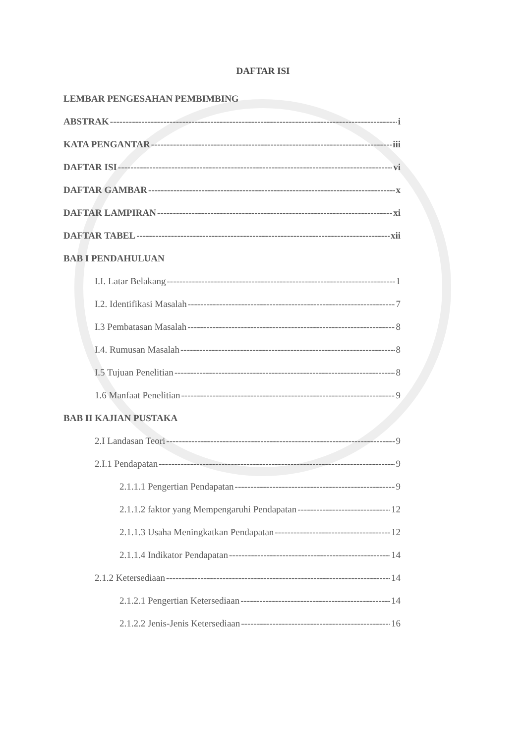DAFTAR ISI
LEMBAR PENGESAHAN PEMBIMBING
ABSTRAK i
KATA PENGANTAR iii
DAFTAR ISI vi
DAFTAR GAMBAR x
DAFTAR LAMPIRAN xi
DAFTAR TABEL xii
BAB I PENDAHULUAN
I.I. Latar Belakang 1
I.2. Identifikasi Masalah 7
I.3 Pembatasan Masalah 8
I.4. Rumusan Masalah 8
I.5 Tujuan Penelitian 8
1.6 Manfaat Penelitian 9
BAB II KAJIAN PUSTAKA
2.I Landasan Teori 9
2.I.1 Pendapatan 9
2.1.1.1 Pengertian Pendapatan 9
2.1.1.2 faktor yang Mempengaruhi Pendapatan 12
2.1.1.3 Usaha Meningkatkan Pendapatan 12
2.1.1.4 Indikator Pendapatan 14
2.1.2 Ketersediaan 14
2.1.2.1 Pengertian Ketersediaan 14
2.1.2.2 Jenis-Jenis Ketersediaan 16